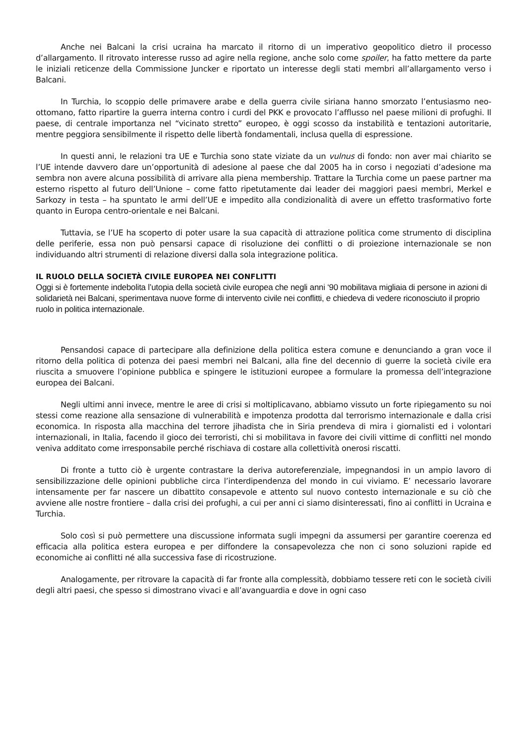Anche nei Balcani la crisi ucraina ha marcato il ritorno di un imperativo geopolitico dietro il processo d’allargamento. Il ritrovato interesse russo ad agire nella regione, anche solo come spoiler, ha fatto mettere da parte le iniziali reticenze della Commissione Juncker e riportato un interesse degli stati membri all’allargamento verso i Balcani.
In Turchia, lo scoppio delle primavere arabe e della guerra civile siriana hanno smorzato l’entusiasmo neo-ottomano, fatto ripartire la guerra interna contro i curdi del PKK e provocato l’afflusso nel paese milioni di profughi. Il paese, di centrale importanza nel “vicinato stretto” europeo, è oggi scosso da instabilità e tentazioni autoritarie, mentre peggiora sensibilmente il rispetto delle libertà fondamentali, inclusa quella di espressione.
In questi anni, le relazioni tra UE e Turchia sono state viziate da un vulnus di fondo: non aver mai chiarito se l’UE intende davvero dare un’opportunità di adesione al paese che dal 2005 ha in corso i negoziati d’adesione ma sembra non avere alcuna possibilità di arrivare alla piena membership. Trattare la Turchia come un paese partner ma esterno rispetto al futuro dell’Unione – come fatto ripetutamente dai leader dei maggiori paesi membri, Merkel e Sarkozy in testa – ha spuntato le armi dell’UE e impedito alla condizionalità di avere un effetto trasformativo forte quanto in Europa centro-orientale e nei Balcani.
Tuttavia, se l’UE ha scoperto di poter usare la sua capacità di attrazione politica come strumento di disciplina delle periferie, essa non può pensarsi capace di risoluzione dei conflitti o di proiezione internazionale se non individuando altri strumenti di relazione diversi dalla sola integrazione politica.
IL RUOLO DELLA SOCIETÀ CIVILE EUROPEA NEI CONFLITTI
Oggi si è fortemente indebolita l’utopia della società civile europea che negli anni ‘90 mobilitava migliaia di persone in azioni di solidarietà nei Balcani, sperimentava nuove forme di intervento civile nei conflitti, e chiedeva di vedere riconosciuto il proprio ruolo in politica internazionale.
Pensandosi capace di partecipare alla definizione della politica estera comune e denunciando a gran voce il ritorno della politica di potenza dei paesi membri nei Balcani, alla fine del decennio di guerre la società civile era riuscita a smuovere l’opinione pubblica e spingere le istituzioni europee a formulare la promessa dell’integrazione europea dei Balcani.
Negli ultimi anni invece, mentre le aree di crisi si moltiplicavano, abbiamo vissuto un forte ripiegamento su noi stessi come reazione alla sensazione di vulnerabilità e impotenza prodotta dal terrorismo internazionale e dalla crisi economica. In risposta alla macchina del terrore jihadista che in Siria prendeva di mira i giornalisti ed i volontari internazionali, in Italia, facendo il gioco dei terroristi, chi si mobilitava in favore dei civili vittime di conflitti nel mondo veniva additato come irresponsabile perché rischiava di costare alla collettività onerosi riscatti.
Di fronte a tutto ciò è urgente contrastare la deriva autoreferenziale, impegnandosi in un ampio lavoro di sensibilizzazione delle opinioni pubbliche circa l’interdipendenza del mondo in cui viviamo. E’ necessario lavorare intensamente per far nascere un dibattito consapevole e attento sul nuovo contesto internazionale e su ciò che avviene alle nostre frontiere – dalla crisi dei profughi, a cui per anni ci siamo disinteressati, fino ai conflitti in Ucraina e Turchia.
Solo così si può permettere una discussione informata sugli impegni da assumersi per garantire coerenza ed efficacia alla politica estera europea e per diffondere la consapevolezza che non ci sono soluzioni rapide ed economiche ai conflitti né alla successiva fase di ricostruzione.
Analogamente, per ritrovare la capacità di far fronte alla complessità, dobbiamo tessere reti con le società civili degli altri paesi, che spesso si dimostrano vivaci e all’avanguardia e dove in ogni caso